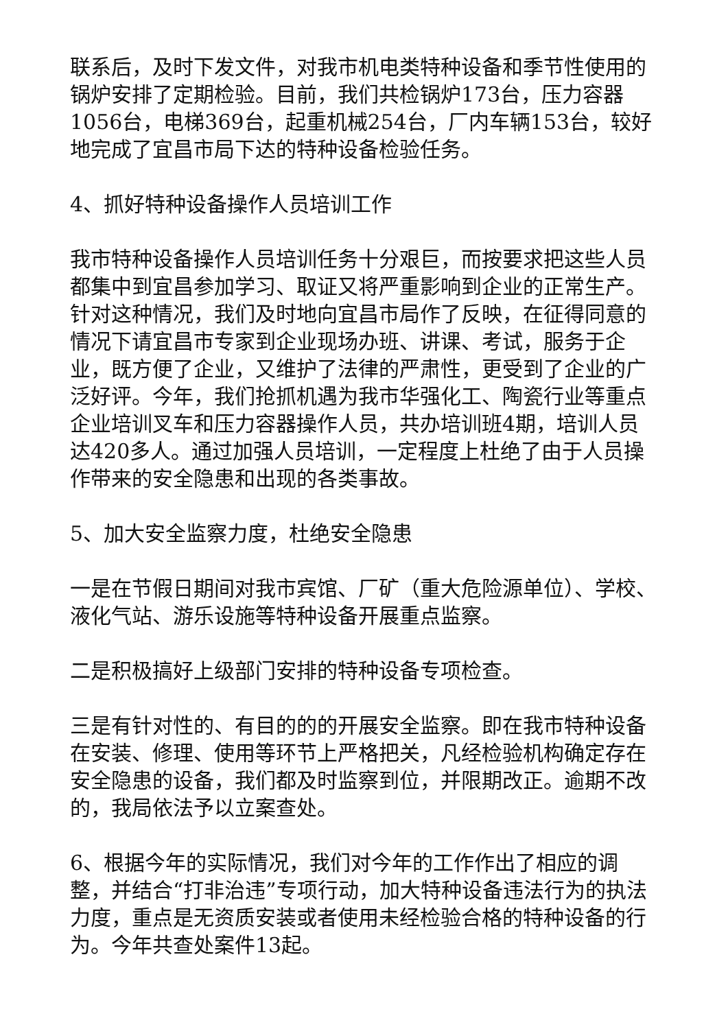联系后，及时下发文件，对我市机电类特种设备和季节性使用的锅炉安排了定期检验。目前，我们共检锅炉173台，压力容器1056台，电梯369台，起重机械254台，厂内车辆153台，较好地完成了宜昌市局下达的特种设备检验任务。
4、抓好特种设备操作人员培训工作
我市特种设备操作人员培训任务十分艰巨，而按要求把这些人员都集中到宜昌参加学习、取证又将严重影响到企业的正常生产。针对这种情况，我们及时地向宜昌市局作了反映，在征得同意的情况下请宜昌市专家到企业现场办班、讲课、考试，服务于企业，既方便了企业，又维护了法律的严肃性，更受到了企业的广泛好评。今年，我们抢抓机遇为我市华强化工、陶瓷行业等重点企业培训叉车和压力容器操作人员，共办培训班4期，培训人员达420多人。通过加强人员培训，一定程度上杜绝了由于人员操作带来的安全隐患和出现的各类事故。
5、加大安全监察力度，杜绝安全隐患
一是在节假日期间对我市宾馆、厂矿（重大危险源单位）、学校、液化气站、游乐设施等特种设备开展重点监察。
二是积极搞好上级部门安排的特种设备专项检查。
三是有针对性的、有目的的的开展安全监察。即在我市特种设备在安装、修理、使用等环节上严格把关，凡经检验机构确定存在安全隐患的设备，我们都及时监察到位，并限期改正。逾期不改的，我局依法予以立案查处。
6、根据今年的实际情况，我们对今年的工作作出了相应的调整，并结合“打非治违”专项行动，加大特种设备违法行为的执法力度，重点是无资质安装或者使用未经检验合格的特种设备的行为。今年共查处案件13起。